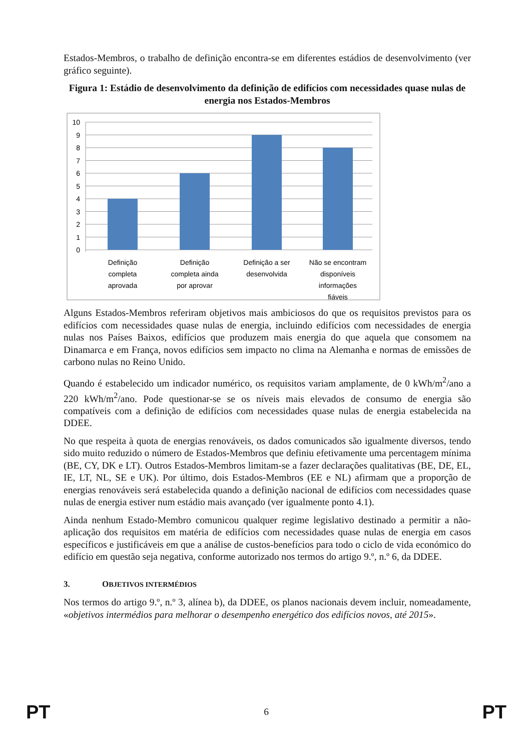Estados-Membros, o trabalho de definição encontra-se em diferentes estádios de desenvolvimento (ver gráfico seguinte).
Figura 1: Estádio de desenvolvimento da definição de edifícios com necessidades quase nulas de energia nos Estados-Membros
10
9
8
7
6
5
4
3
2
1
0
Definição
completa
aprovada
Definição
completa ainda
por aprovar
Definição a ser
desenvolvida
Não se encontram
disponíveis
informações
fiáveis
Alguns Estados-Membros referiram objetivos mais ambiciosos do que os requisitos previstos para os edifícios com necessidades quase nulas de energia, incluindo edifícios com necessidades de energia nulas nos Países Baixos, edifícios que produzem mais energia do que aquela que consomem na Dinamarca e em França, novos edifícios sem impacto no clima na Alemanha e normas de emissões de carbono nulas no Reino Unido.
Quando é estabelecido um indicador numérico, os requisitos variam amplamente, de 0 kWh/m<sup>2</sup>/ano a 220 kWh/m<sup>2</sup>/ano. Pode questionar-se se os níveis mais elevados de consumo de energia são compatíveis com a definição de edifícios com necessidades quase nulas de energia estabelecida na DDEE.
No que respeita à quota de energias renováveis, os dados comunicados são igualmente diversos, tendo sido muito reduzido o número de Estados-Membros que definiu efetivamente uma percentagem mínima (BE, CY, DK e LT). Outros Estados-Membros limitam-se a fazer declarações qualitativas (BE, DE, EL, IE, LT, NL, SE e UK). Por último, dois Estados-Membros (EE e NL) afirmam que a proporção de energias renováveis será estabelecida quando a definição nacional de edifícios com necessidades quase nulas de energia estiver num estádio mais avançado (ver igualmente ponto 4.1).
Ainda nenhum Estado-Membro comunicou qualquer regime legislativo destinado a permitir a não-aplicação dos requisitos em matéria de edifícios com necessidades quase nulas de energia em casos específicos e justificáveis em que a análise de custos-benefícios para todo o ciclo de vida económico do edifício em questão seja negativa, conforme autorizado nos termos do artigo 9.º, n.º 6, da DDEE.
3. OBJETIVOS INTERMÉDIOS
Nos termos do artigo 9.º, n.º 3, alínea b), da DDEE, os planos nacionais devem incluir, nomeadamente, «objetivos intermédios para melhorar o desempenho energético dos edifícios novos, até 2015».
PT 6 PT